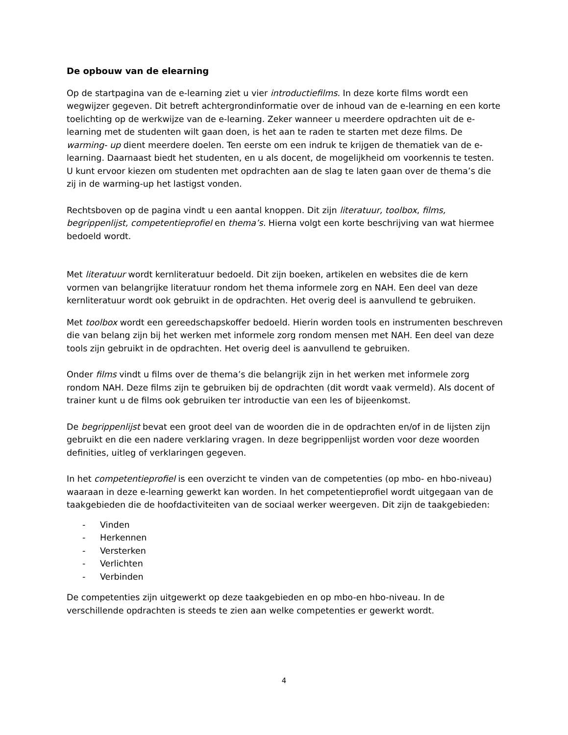De opbouw van de elearning
Op de startpagina van de e-learning ziet u vier introductiefilms. In deze korte films wordt een wegwijzer gegeven. Dit betreft achtergrondinformatie over de inhoud van de e-learning en een korte toelichting op de werkwijze van de e-learning. Zeker wanneer u meerdere opdrachten uit de e-learning met de studenten wilt gaan doen, is het aan te raden te starten met deze films. De warming- up dient meerdere doelen. Ten eerste om een indruk te krijgen de thematiek van de e-learning. Daarnaast biedt het studenten, en u als docent, de mogelijkheid om voorkennis te testen. U kunt ervoor kiezen om studenten met opdrachten aan de slag te laten gaan over de thema’s die zij in de warming-up het lastigst vonden.
Rechtsboven op de pagina vindt u een aantal knoppen. Dit zijn literatuur, toolbox, films, begrippenlijst, competentieprofiel en thema’s. Hierna volgt een korte beschrijving van wat hiermee bedoeld wordt.
Met literatuur wordt kernliteratuur bedoeld. Dit zijn boeken, artikelen en websites die de kern vormen van belangrijke literatuur rondom het thema informele zorg en NAH. Een deel van deze kernliteratuur wordt ook gebruikt in de opdrachten. Het overig deel is aanvullend te gebruiken.
Met toolbox wordt een gereedschapskoffer bedoeld. Hierin worden tools en instrumenten beschreven die van belang zijn bij het werken met informele zorg rondom mensen met NAH. Een deel van deze tools zijn gebruikt in de opdrachten. Het overig deel is aanvullend te gebruiken.
Onder films vindt u films over de thema’s die belangrijk zijn in het werken met informele zorg rondom NAH. Deze films zijn te gebruiken bij de opdrachten (dit wordt vaak vermeld). Als docent of trainer kunt u de films ook gebruiken ter introductie van een les of bijeenkomst.
De begrippenlijst bevat een groot deel van de woorden die in de opdrachten en/of in de lijsten zijn gebruikt en die een nadere verklaring vragen. In deze begrippenlijst worden voor deze woorden definities, uitleg of verklaringen gegeven.
In het competentieprofiel is een overzicht te vinden van de competenties (op mbo- en hbo-niveau) waaraan in deze e-learning gewerkt kan worden. In het competentieprofiel wordt uitgegaan van de taakgebieden die de hoofdactiviteiten van de sociaal werker weergeven. Dit zijn de taakgebieden:
- Vinden
- Herkennen
- Versterken
- Verlichten
- Verbinden
De competenties zijn uitgewerkt op deze taakgebieden en op mbo-en hbo-niveau. In de verschillende opdrachten is steeds te zien aan welke competenties er gewerkt wordt.
4